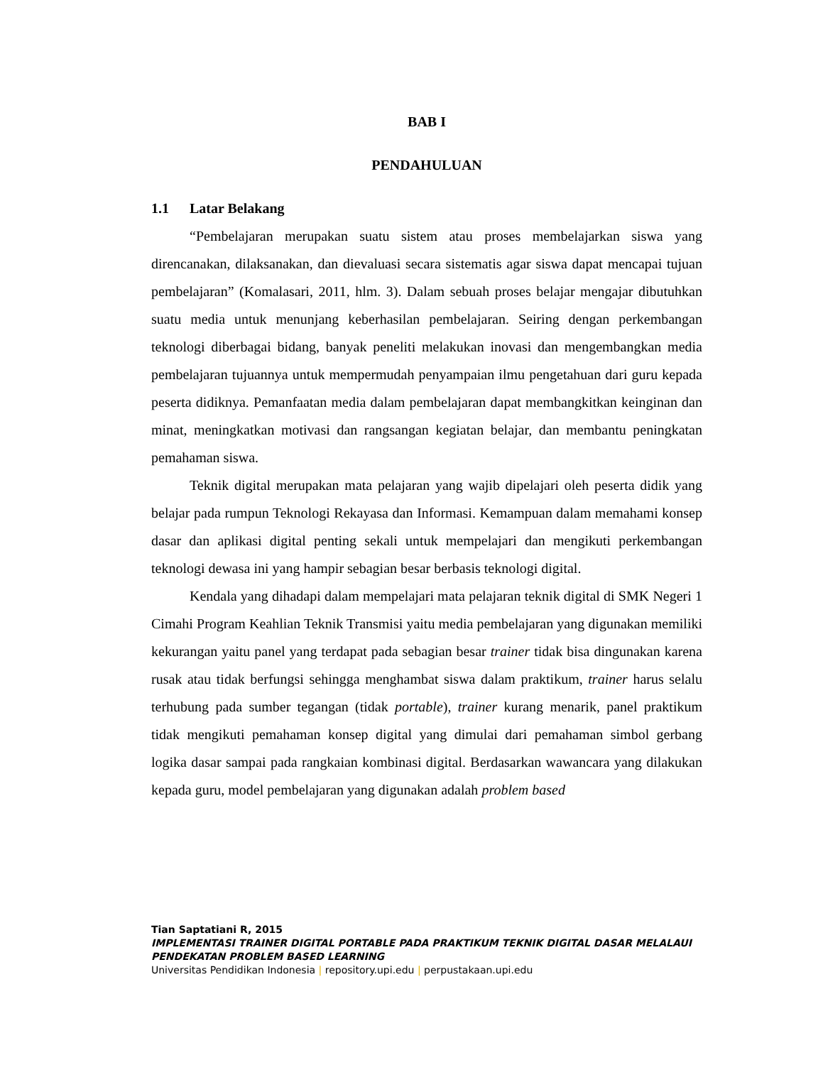BAB I
PENDAHULUAN
1.1 Latar Belakang
“Pembelajaran merupakan suatu sistem atau proses membelajarkan siswa yang direncanakan, dilaksanakan, dan dievaluasi secara sistematis agar siswa dapat mencapai tujuan pembelajaran” (Komalasari, 2011, hlm. 3). Dalam sebuah proses belajar mengajar dibutuhkan suatu media untuk menunjang keberhasilan pembelajaran. Seiring dengan perkembangan teknologi diberbagai bidang, banyak peneliti melakukan inovasi dan mengembangkan media pembelajaran tujuannya untuk mempermudah penyampaian ilmu pengetahuan dari guru kepada peserta didiknya. Pemanfaatan media dalam pembelajaran dapat membangkitkan keinginan dan minat, meningkatkan motivasi dan rangsangan kegiatan belajar, dan membantu peningkatan pemahaman siswa.
Teknik digital merupakan mata pelajaran yang wajib dipelajari oleh peserta didik yang belajar pada rumpun Teknologi Rekayasa dan Informasi. Kemampuan dalam memahami konsep dasar dan aplikasi digital penting sekali untuk mempelajari dan mengikuti perkembangan teknologi dewasa ini yang hampir sebagian besar berbasis teknologi digital.
Kendala yang dihadapi dalam mempelajari mata pelajaran teknik digital di SMK Negeri 1 Cimahi Program Keahlian Teknik Transmisi yaitu media pembelajaran yang digunakan memiliki kekurangan yaitu panel yang terdapat pada sebagian besar trainer tidak bisa dingunakan karena rusak atau tidak berfungsi sehingga menghambat siswa dalam praktikum, trainer harus selalu terhubung pada sumber tegangan (tidak portable), trainer kurang menarik, panel praktikum tidak mengikuti pemahaman konsep digital yang dimulai dari pemahaman simbol gerbang logika dasar sampai pada rangkaian kombinasi digital. Berdasarkan wawancara yang dilakukan kepada guru, model pembelajaran yang digunakan adalah problem based
Tian Saptatiani R, 2015
IMPLEMENTASI TRAINER DIGITAL PORTABLE PADA PRAKTIKUM TEKNIK DIGITAL DASAR MELALAUI PENDEKATAN PROBLEM BASED LEARNING
Universitas Pendidikan Indonesia | repository.upi.edu | perpustakaan.upi.edu